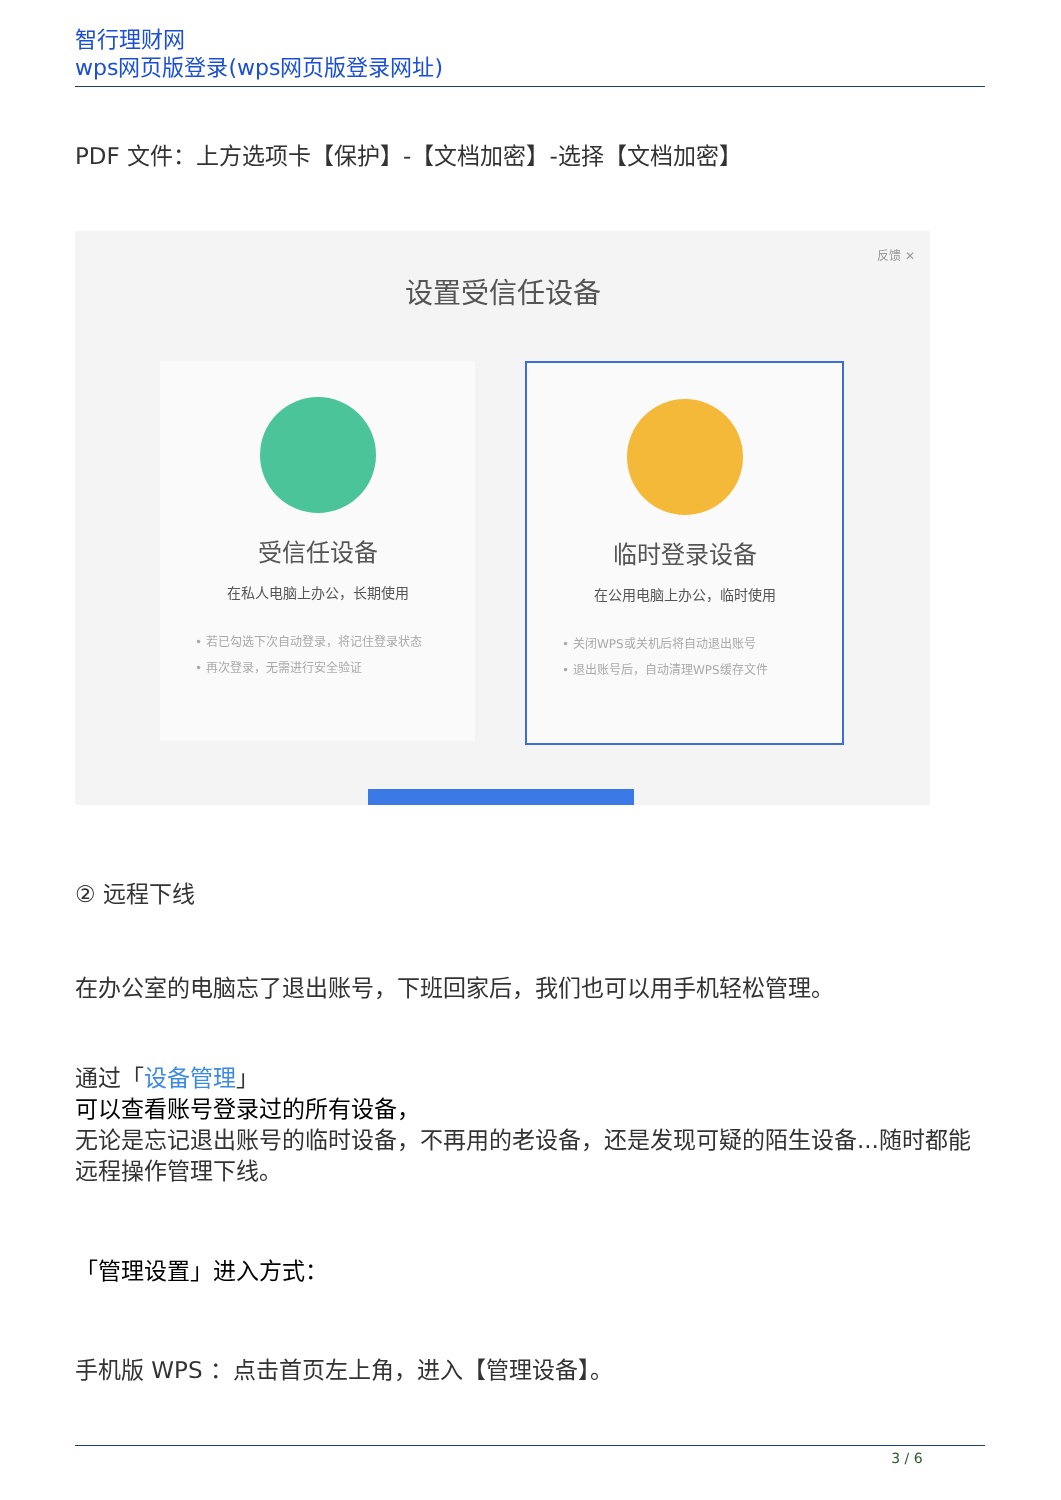智行理财网
wps网页版登录(wps网页版登录网址)
PDF 文件：上方选项卡【保护】-【文档加密】-选择【文档加密】
反馈 ✕
设置受信任设备
受信任设备
在私人电脑上办公，长期使用
• 若已勾选下次自动登录，将记住登录状态
• 再次登录，无需进行安全验证
临时登录设备
在公用电脑上办公，临时使用
• 关闭WPS或关机后将自动退出账号
• 退出账号后，自动清理WPS缓存文件
② 远程下线
在办公室的电脑忘了退出账号，下班回家后，我们也可以用手机轻松管理。
通过「设备管理」
可以查看账号登录过的所有设备，
无论是忘记退出账号的临时设备，不再用的老设备，还是发现可疑的陌生设备...随时都能远程操作管理下线。
「管理设置」进入方式：
手机版 WPS ：点击首页左上角，进入【管理设备】。
3 / 6